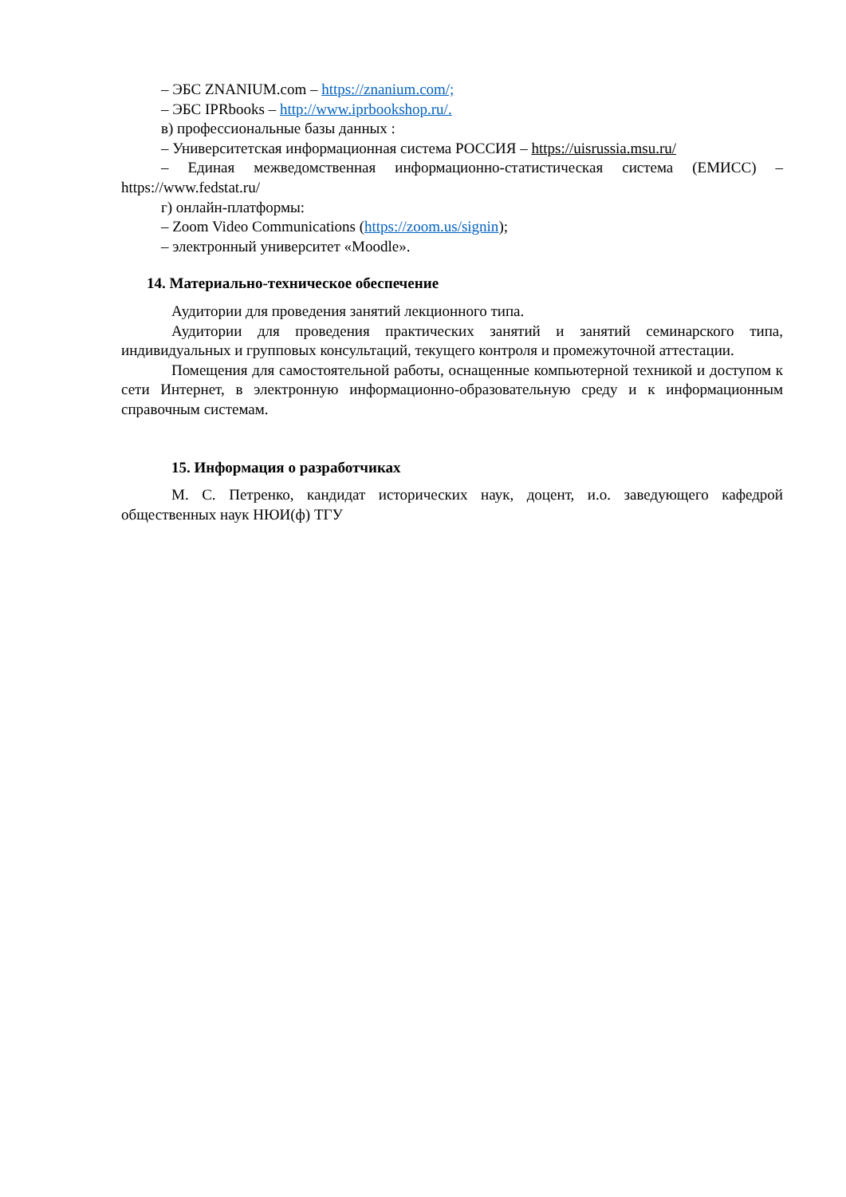– ЭБС ZNANIUM.com – https://znanium.com/;
– ЭБС IPRbooks – http://www.iprbookshop.ru/.
в) профессиональные базы данных :
– Университетская информационная система РОССИЯ – https://uisrussia.msu.ru/
– Единая межведомственная информационно-статистическая система (ЕМИСС) – https://www.fedstat.ru/
г) онлайн-платформы:
– Zoom Video Communications (https://zoom.us/signin);
– электронный университет «Moodle».
14. Материально-техническое обеспечение
Аудитории для проведения занятий лекционного типа.
Аудитории для проведения практических занятий и занятий семинарского типа, индивидуальных и групповых консультаций, текущего контроля и промежуточной аттестации.
Помещения для самостоятельной работы, оснащенные компьютерной техникой и доступом к сети Интернет, в электронную информационно-образовательную среду и к информационным справочным системам.
15. Информация о разработчиках
М. С. Петренко, кандидат исторических наук, доцент, и.о. заведующего кафедрой общественных наук НЮИ(ф) ТГУ